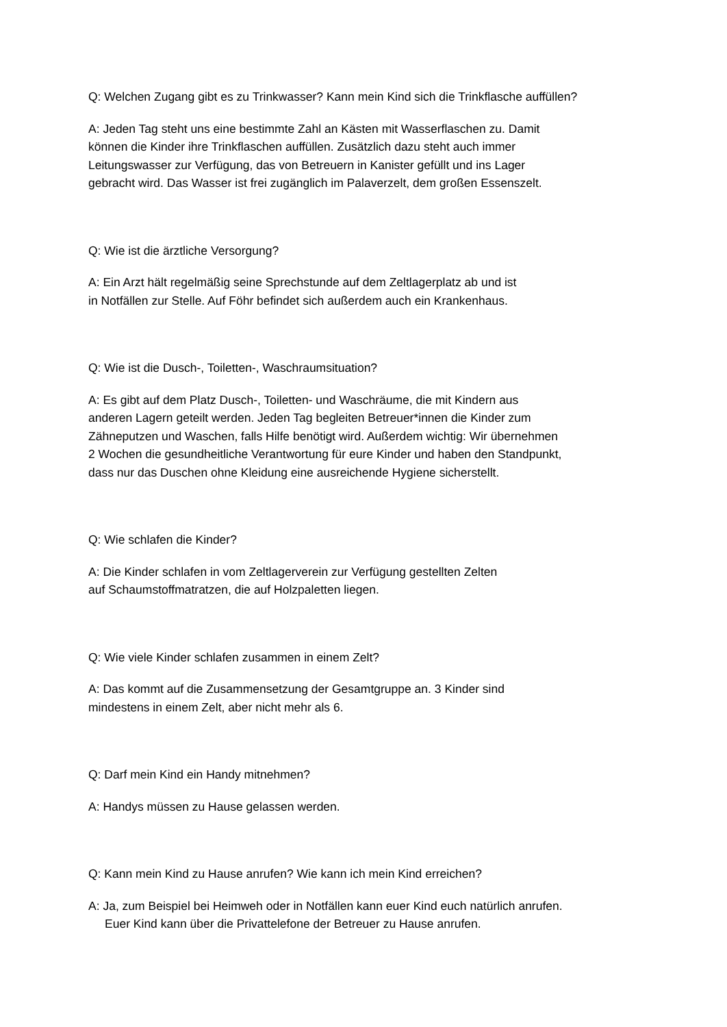Q: Welchen Zugang gibt es zu Trinkwasser? Kann mein Kind sich die Trinkflasche auffüllen?
A: Jeden Tag steht uns eine bestimmte Zahl an Kästen mit Wasserflaschen zu. Damit
können die Kinder ihre Trinkflaschen auffüllen. Zusätzlich dazu steht auch immer
Leitungswasser zur Verfügung, das von Betreuern in Kanister gefüllt und ins Lager
gebracht wird. Das Wasser ist frei zugänglich im Palaverzelt, dem großen Essenszelt.
Q: Wie ist die ärztliche Versorgung?
A: Ein Arzt hält regelmäßig seine Sprechstunde auf dem Zeltlagerplatz ab und ist
in Notfällen zur Stelle. Auf Föhr befindet sich außerdem auch ein Krankenhaus.
Q: Wie ist die Dusch-, Toiletten-, Waschraumsituation?
A: Es gibt auf dem Platz Dusch-, Toiletten- und Waschräume, die mit Kindern aus
anderen Lagern geteilt werden. Jeden Tag begleiten Betreuer*innen die Kinder zum
Zähneputzen und Waschen, falls Hilfe benötigt wird. Außerdem wichtig: Wir übernehmen
2 Wochen die gesundheitliche Verantwortung für eure Kinder und haben den Standpunkt,
dass nur das Duschen ohne Kleidung eine ausreichende Hygiene sicherstellt.
Q: Wie schlafen die Kinder?
A: Die Kinder schlafen in vom Zeltlagerverein zur Verfügung gestellten Zelten
auf Schaumstoffmatratzen, die auf Holzpaletten liegen.
Q: Wie viele Kinder schlafen zusammen in einem Zelt?
A: Das kommt auf die Zusammensetzung der Gesamtgruppe an. 3 Kinder sind
mindestens in einem Zelt, aber nicht mehr als 6.
Q: Darf mein Kind ein Handy mitnehmen?
A: Handys müssen zu Hause gelassen werden.
Q: Kann mein Kind zu Hause anrufen? Wie kann ich mein Kind erreichen?
A: Ja, zum Beispiel bei Heimweh oder in Notfällen kann euer Kind euch natürlich anrufen.
Euer Kind kann über die Privattelefone der Betreuer zu Hause anrufen.